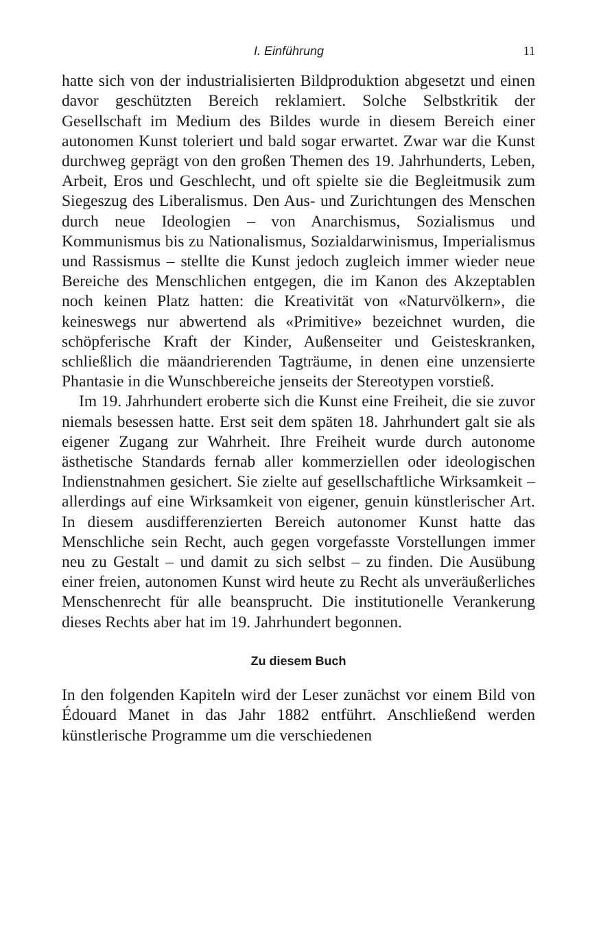I. Einführung 11
hatte sich von der industrialisierten Bildproduktion abgesetzt und einen davor geschützten Bereich reklamiert. Solche Selbstkritik der Gesellschaft im Medium des Bildes wurde in diesem Bereich einer autonomen Kunst toleriert und bald sogar erwartet. Zwar war die Kunst durchweg geprägt von den großen Themen des 19. Jahrhunderts, Leben, Arbeit, Eros und Geschlecht, und oft spielte sie die Begleitmusik zum Siegeszug des Liberalismus. Den Aus- und Zurichtungen des Menschen durch neue Ideologien – von Anarchismus, Sozialismus und Kommunismus bis zu Nationalismus, Sozialdarwinismus, Imperialismus und Rassismus – stellte die Kunst jedoch zugleich immer wieder neue Bereiche des Menschlichen entgegen, die im Kanon des Akzeptablen noch keinen Platz hatten: die Kreativität von «Naturvölkern», die keineswegs nur abwertend als «Primitive» bezeichnet wurden, die schöpferische Kraft der Kinder, Außenseiter und Geisteskranken, schließlich die mäandrierenden Tagträume, in denen eine unzensierte Phantasie in die Wunschbereiche jenseits der Stereotypen vorstieß.
Im 19. Jahrhundert eroberte sich die Kunst eine Freiheit, die sie zuvor niemals besessen hatte. Erst seit dem späten 18. Jahrhundert galt sie als eigener Zugang zur Wahrheit. Ihre Freiheit wurde durch autonome ästhetische Standards fernab aller kommerziellen oder ideologischen Indienstnahmen gesichert. Sie zielte auf gesellschaftliche Wirksamkeit – allerdings auf eine Wirksamkeit von eigener, genuin künstlerischer Art. In diesem ausdifferenzierten Bereich autonomer Kunst hatte das Menschliche sein Recht, auch gegen vorgefasste Vorstellungen immer neu zu Gestalt – und damit zu sich selbst – zu finden. Die Ausübung einer freien, autonomen Kunst wird heute zu Recht als unveräußerliches Menschenrecht für alle beansprucht. Die institutionelle Verankerung dieses Rechts aber hat im 19. Jahrhundert begonnen.
Zu diesem Buch
In den folgenden Kapiteln wird der Leser zunächst vor einem Bild von Édouard Manet in das Jahr 1882 entführt. Anschließend werden künstlerische Programme um die verschiedenen